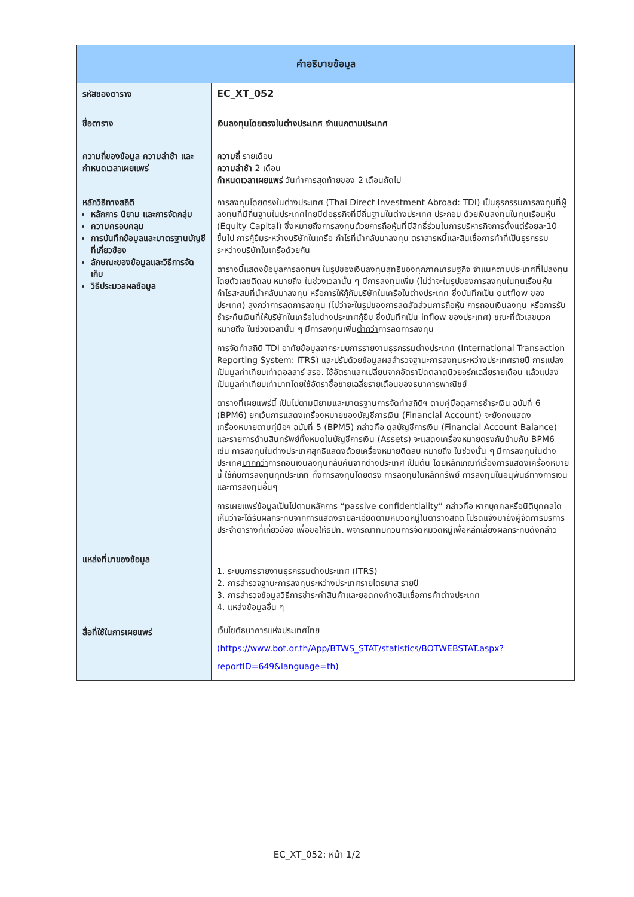| คำอธิบายข้อมูล | |
| --- | --- |
| รหัสของตาราง | EC_XT_052 |
| ชื่อตาราง | เงินลงทุนโดยตรงในต่างประเทศ จำแนกตามประเทศ |
| ความถี่ของข้อมูล ความล่าช้า และกำหนดเวลาเผยแพร่ | ความถี่ รายเดือน ความล่าช้า 2 เดือน กำหนดเวลาเผยแพร่ วันทำการสุดท้ายของ 2 เดือนถัดไป |
| หลักวิธีทางสถิติ หลักการ นิยาม และการจัดกลุ่ม ความครอบคลุม การบันทึกข้อมูลและมาตรฐานบัญชี ที่เกี่ยวข้อง ลักษณะของข้อมูลและวิธีการจัดเก็บ วิธีประมวลผลข้อมูล | การลงทุนโดยตรงในต่างประเทศ (Thai Direct Investment Abroad: TDI) เป็นธุรกรรมการลงทุนที่ผู้ลงทุนที่มีถิ่นฐานในประเทศไทยมีต่อธุรกิจที่มีถิ่นฐานในต่างประเทศ ประกอบ ด้วยเงินลงทุนในทุนเรือนหุ้น (Equity Capital) ซึ่งหมายถึงการลงทุนด้วยการถือหุ้นที่มีสิทธิ์ร่วมในการบริหารกิจการตั้งแต่ร้อยละ10 ขึ้นไป การกู้ยืมระหว่างบริษัทในเครือ กำไรที่นำกลับมาลงทุน ตราสารหนี้และสินเชื่อการค้าที่เป็นธุรกรรมระหว่างบริษัทในเครือด้วยกัน ตารางนี้แสดงข้อมูลการลงทุนฯ ในรูปของเงินลงทุนสุทธิของ ทุกภาคเศรษฐกิจ จำแนกตามประเทศที่ไปลงทุน โดยตัวเลขติดลบ หมายถึง ในช่วงเวลานั้น ๆ มีการลงทุนเพิ่ม (ไม่ว่าจะในรูปของการลงทุนในทุนเรือนหุ้น กำไรสะสมที่นำกลับมาลงทุน หรือการให้กู้กับบริษัทในเครือในต่างประเทศ ซึ่งบันทึกเป็น outflow ของประเทศ) สูงกว่า การลดการลงทุน (ไม่ว่าจะในรูปของการลดสัดส่วนการถือหุ้น การถอนเงินลงทุน หรือการรับชำระคืนเงินที่ให้บริษัทในเครือในต่างประเทศกู้ยืม ซึ่งบันทึกเป็น inflow ของประเทศ) ขณะที่ตัวเลขบวก หมายถึง ในช่วงเวลานั้น ๆ มีการลงทุนเพิ่ม ต่ำกว่า การลดการลงทุน การจัดทำสถิติ TDI อาศัยข้อมูลจากระบบการรายงานธุรกรรมต่างประเทศ (International Transaction Reporting System: ITRS) และปรับด้วยข้อมูลผลสำรวจฐานะการลงทุนระหว่างประเทศรายปี การแปลงเป็นมูลค่าเทียบเท่าดอลลาร์ สรอ. ใช้อัตราแลกเปลี่ยนจากอัตราปิดตลาดนิวยอร์กเฉลี่ยรายเดือน แล้วแปลงเป็นมูลค่าเทียบเท่าบาทโดยใช้อัตราซื้อขายเฉลี่ยรายเดือนของธนาคารพาณิชย์ ตารางที่เผยแพร่นี้ เป็นไปตามนิยามและมาตรฐานการจัดทำสถิติฯ ตามคู่มือดุลการชำระเงิน ฉบับที่ 6 (BPM6) ยกเว้นการแสดงเครื่องหมายของบัญชีการเงิน (Financial Account) จะยังคงแสดงเครื่องหมายตามคู่มือฯ ฉบับที่ 5 (BPM5) กล่าวคือ ดุลบัญชีการเงิน (Financial Account Balance) และรายการด้านสินทรัพย์ทั้งหมดในบัญชีการเงิน (Assets) จะแสดงเครื่องหมายตรงกันข้ามกับ BPM6 เช่น การลงทุนในต่างประเทศสุทธิแสดงด้วยเครื่องหมายติดลบ หมายถึง ในช่วงนั้น ๆ มีการลงทุนในต่างประเทศ มากกว่า การถอนเงินลงทุนกลับคืนจากต่างประเทศ เป็นต้น โดยหลักเกณฑ์เรื่องการแสดงเครื่องหมายนี้ ใช้กับการลงทุนทุกประเภท ทั้งการลงทุนโดยตรง การลงทุนในหลักทรัพย์ การลงทุนในอนุพันธ์ทางการเงิน และการลงทุนอื่นๆ การเผยแพร่ข้อมูลเป็นไปตามหลักการ “passive confidentiality” กล่าวคือ หากบุคคลหรือนิติบุคคลใดเห็นว่าจะได้รับผลกระทบจากการแสดงรายละเอียดตามหมวดหมู่ในตารางสถิติ โปรดแจ้งมายังผู้จัดการบริการประจำตารางที่เกี่ยวข้อง เพื่อขอให้ธปท. พิจารณาทบทวนการจัดหมวดหมู่เพื่อหลีกเลี่ยงผลกระทบดังกล่าว |
| แหล่งที่มาของข้อมูล | 1. ระบบการรายงานธุรกรรมต่างประเทศ (ITRS) 2. การสำรวจฐานะการลงทุนระหว่างประเทศรายไตรมาส รายปี 3. การสำรวจข้อมูลวิธีการชำระค่าสินค้าและยอดคงค้างสินเชื่อการค้าต่างประเทศ 4. แหล่งข้อมูลอื่น ๆ |
| สื่อที่ใช้ในการเผยแพร่ | เว็บไซต์ธนาคารแห่งประเทศไทย (https://www.bot.or.th/App/BTWS_STAT/statistics/BOTWEBSTAT.aspx?reportID=649&language=th) |
EC_XT_052: หน้า 1/2